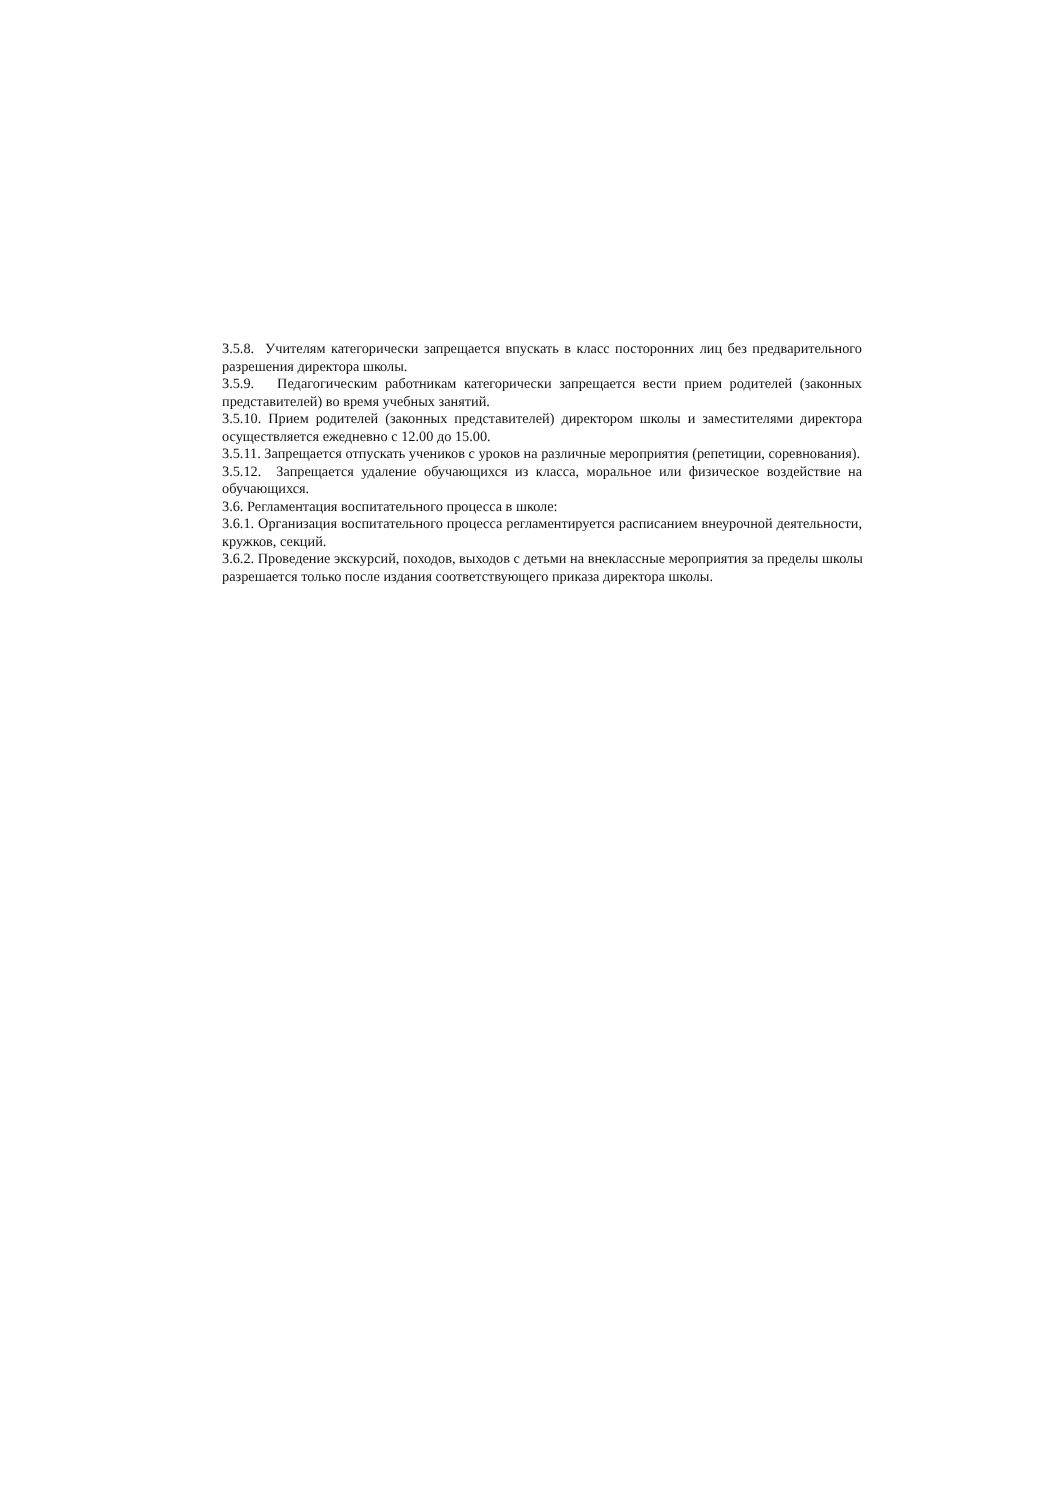3.5.8. Учителям категорически запрещается впускать в класс посторонних лиц без предварительного разрешения директора школы.
3.5.9. Педагогическим работникам категорически запрещается вести прием родителей (законных представителей) во время учебных занятий.
3.5.10. Прием родителей (законных представителей) директором школы и заместителями директора осуществляется ежедневно с 12.00 до 15.00.
3.5.11. Запрещается отпускать учеников с уроков на различные мероприятия (репетиции, соревнования).
3.5.12. Запрещается удаление обучающихся из класса, моральное или физическое воздействие на обучающихся.
3.6. Регламентация воспитательного процесса в школе:
3.6.1. Организация воспитательного процесса регламентируется расписанием внеурочной деятельности, кружков, секций.
3.6.2. Проведение экскурсий, походов, выходов с детьми на внеклассные мероприятия за пределы школы разрешается только после издания соответствующего приказа директора школы.